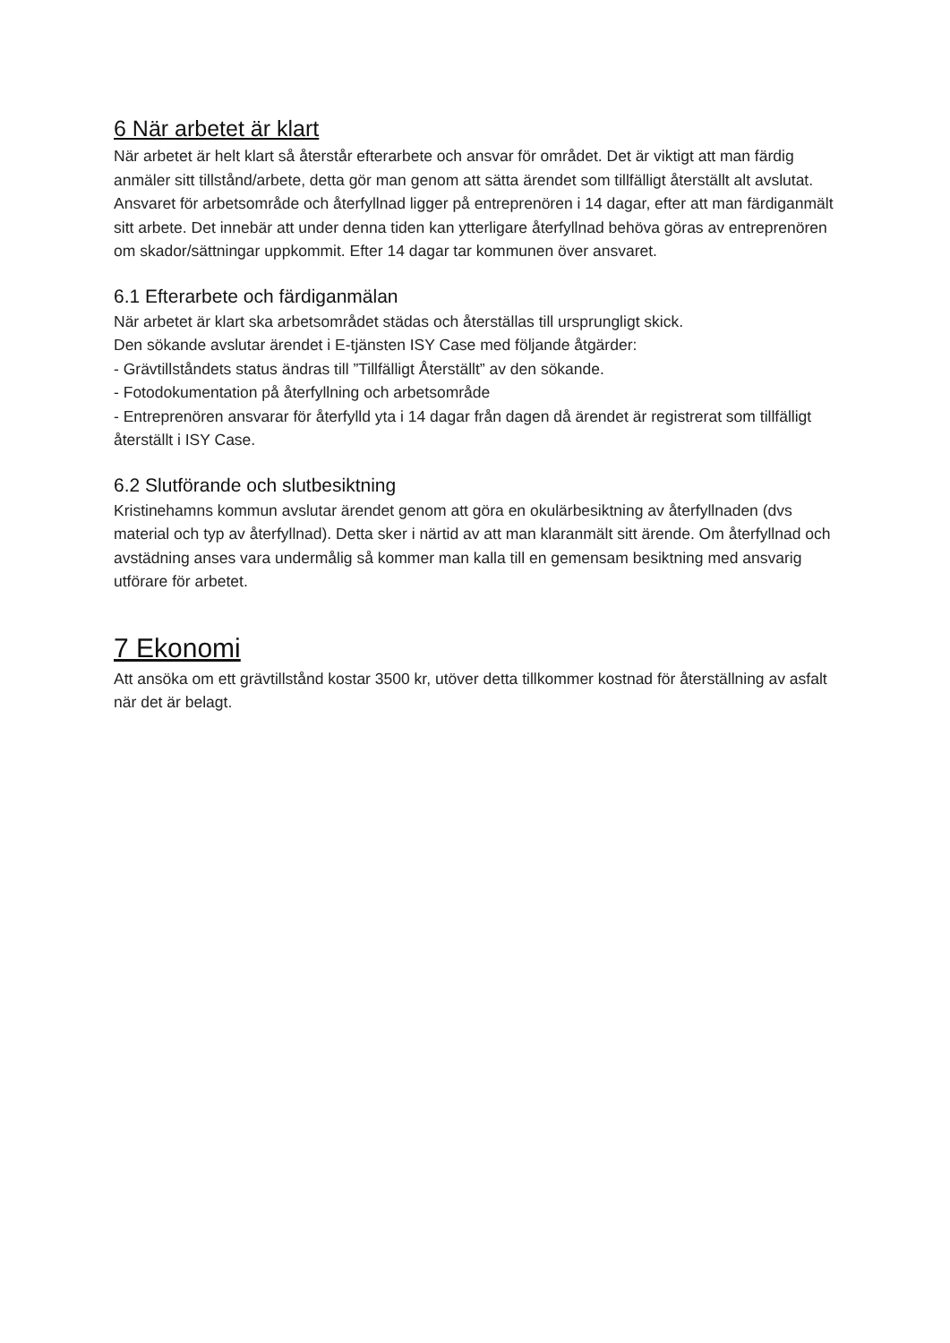6 När arbetet är klart
När arbetet är helt klart så återstår efterarbete och ansvar för området. Det är viktigt att man färdig anmäler sitt tillstånd/arbete, detta gör man genom att sätta ärendet som tillfälligt återställt alt avslutat. Ansvaret för arbetsområde och återfyllnad ligger på entreprenören i 14 dagar, efter att man färdiganmält sitt arbete. Det innebär att under denna tiden kan ytterligare återfyllnad behöva göras av entreprenören om skador/sättningar uppkommit. Efter 14 dagar tar kommunen över ansvaret.
6.1 Efterarbete och färdiganmälan
När arbetet är klart ska arbetsområdet städas och återställas till ursprungligt skick.
Den sökande avslutar ärendet i E-tjänsten ISY Case med följande åtgärder:
- Grävtillståndets status ändras till ”Tillfälligt Återställt” av den sökande.
- Fotodokumentation på återfyllning och arbetsområde
- Entreprenören ansvarar för återfylld yta i 14 dagar från dagen då ärendet är registrerat som tillfälligt återställt i ISY Case.
6.2 Slutförande och slutbesiktning
Kristinehamns kommun avslutar ärendet genom att göra en okulärbesiktning av återfyllnaden (dvs material och typ av återfyllnad). Detta sker i närtid av att man klaranmält sitt ärende. Om återfyllnad och avstädning anses vara undermålig så kommer man kalla till en gemensam besiktning med ansvarig utförare för arbetet.
7 Ekonomi
Att ansöka om ett grävtillstånd kostar 3500 kr, utöver detta tillkommer kostnad för återställning av asfalt när det är belagt.